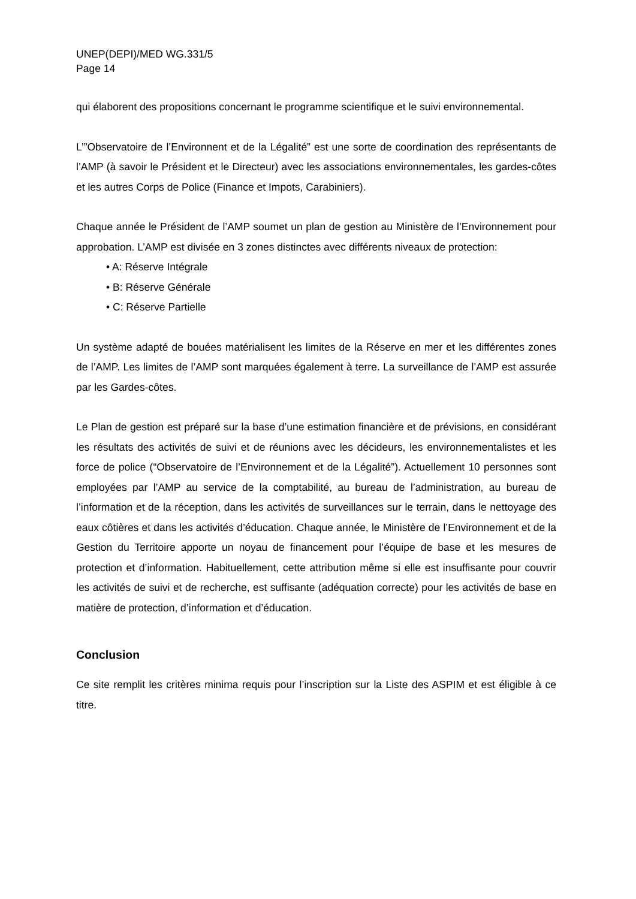UNEP(DEPI)/MED WG.331/5
Page 14
qui élaborent des propositions concernant le programme scientifique et le suivi environnemental.
L’”Observatoire de l’Environnent et de la Légalité” est une sorte de coordination des représentants de l’AMP (à savoir le Président et le Directeur) avec les associations environnementales, les gardes-côtes et les autres Corps de Police (Finance et Impots, Carabiniers).
Chaque année le Président de l’AMP soumet un plan de gestion au Ministère de l’Environnement pour approbation. L’AMP est divisée en 3 zones distinctes avec différents niveaux de protection:
• A: Réserve Intégrale
• B: Réserve Générale
• C: Réserve Partielle
Un système adapté de bouées matérialisent les limites de la Réserve en mer et les différentes zones de l’AMP. Les limites de l’AMP sont marquées également à terre. La surveillance de l’AMP est assurée par les Gardes-côtes.
Le Plan de gestion est préparé sur la base d’une estimation financière et de prévisions, en considérant les résultats des activités de suivi et de réunions avec les décideurs, les environnementalistes et les force de police (“Observatoire de l’Environnement et de la Légalité”). Actuellement 10 personnes sont employées par l’AMP au service de la comptabilité, au bureau de l’administration, au bureau de l’information et de la réception, dans les activités de surveillances sur le terrain, dans le nettoyage des eaux côtières et dans les activités d’éducation. Chaque année, le Ministère de l’Environnement et de la Gestion du Territoire apporte un noyau de financement pour l’équipe de base et les mesures de protection et d’information. Habituellement, cette attribution même si elle est insuffisante pour couvrir les activités de suivi et de recherche, est suffisante (adéquation correcte) pour les activités de base en matière de protection, d’information et d’éducation.
Conclusion
Ce site remplit les critères minima requis pour l’inscription sur la Liste des ASPIM et est éligible à ce titre.